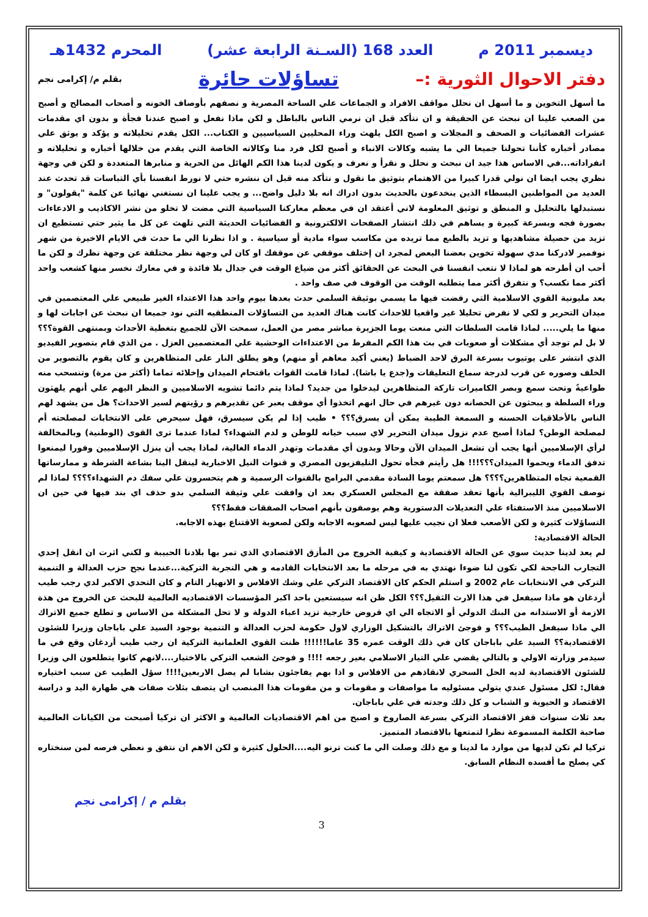ديسمبر 2011 م العدد 168 (السـنة الرابعة عشر) المحرم 1432هـ
دفتر الاحوال الثورية :– تساؤلات حائرة بقلم م/ إكرامى نجم
ما أسهل التخوين و ما أسهل ان نحلل مواقف الافراد و الجماعات علي الساحة المصرية و نصفهم بأوصاف الخونه و أصحاب المصالح و أصبح من الصعب علينا ان نبحث عن الحقيقة و ان نتأكد قبل ان نرمي الناس بالباطل و لكن ماذا نفعل و اصبح عندنا فجأة و بدون اي مقدمات عشرات الفضائيات و الصحف و المجلات و اصبح الكل يلهث وراء المحليين السياسيين و الكتاب... الكل يقدم تحليلاته و يؤكد و يوثق علي مصادر أخباره كأننا تحولنا جميعا الي ما يشبه وكالات الانباء و أصبح لكل فرد منا وكالاته الخاصة التي يقدم من خلالها أخباره و تحليلاته و انفراداته...في الاساس هذا جيد ان نبحث و نحلل و نقرأ و نعرف و يكون لدينا هذا الكم الهائل من الحرية و منابرها المتعددة و لكن في وجهة نظري يجب ايضا ان نولي قدرا كبيرا من الاهتمام بتوثيق ما نقول و نتأكد منه قبل ان ننشره حتي لا نورط انفسنا بأي التباسات قد تحدث عند العديد من المواطنين البسطاء الذين ينخدعون بالحديث بدون ادراك انه بلا دليل واضح... و يجب علينا ان نستغني نهائيا عن كلمة "يقولون" و نستبدلها بالتحليل و المنطق و توثيق المعلومة لاني أعتقد ان في معظم معاركنا السياسية التي مضت لا تخلو من نشر الاكاذيب و الادعاءات بصورة فجه وبسرعة كبيرة و يساهم في ذلك انتشار الصفحات الالكترونية و الفضائيات الحديثة التي تلهث عن كل ما يثير حتي تستطيع ان تزيد من حصيلة مشاهديها و تزيد بالطبع مما تريده من مكاسب سواء مادية أو سياسية . و اذا نظرنا الي ما حدث في الايام الاخيرة من شهر نوفمبر لادركنا مدي سهولة تخوين بعضنا البعض لمجرد ان إختلف موقفي عن موقفك او كان لي وجهة نظر مختلفة عن وجهة نظرك و لكن ما أحب ان أطرحه هو لماذا لا نتعب انفسنا في البحث عن الحقائق أكثر من ضياع الوقت في جدال بلا فائدة و في معارك نخسر منها كشعب واحد أكثر مما نكسب؟ و نتفرق أكثر مما يتطلبه الوقت من الوقوف في صف واحد .
بعد مليونية القوي الاسلامية التي رفضت فيها ما يسمي بوثيقة السلمي حدث بعدها بيوم واحد هذا الاعتداء الغير طبيعي علي المعتصمين في ميدان التحرير و لكي لا نفرض تحليلا غير واقعيا للاحداث كانت هناك العديد من التساؤلات المنطقيه التي نود جميعا ان نبحث عن اجابات لها و منها ما يلي..... لماذا قامت السلطات التي منعت يوما الجزيرة مباشر مصر من العمل، سمحت الآن للجميع بتغطية الأحداث وبمنتهى القوة؟؟؟ لا بل لم توجد أي مشكلات أو صعوبات في بث هذا الكم المفرط من الاعتداءات الوحشية علي المعتصمين العزل . من الذي قام بتصوير الفيديو الذي انتشر على يوتيوب بسرعة البرق لاحد الضباط (يعني أكيد معاهم أو منهم) وهو يطلق النار على المتظاهرين و كان يقوم بالتصوير من الخلف وصوره عن قرب لدرجة سماع التعليقات و(جدع يا باشا). لماذا قامت القوات باقتحام الميدان وإخلائه تماما (أكثر من مرة) وتنسحب منه طواعيةً وتحت سمع وبصر الكاميرات تاركة المتظاهرين ليدخلوا من جديد؟ لماذا يتم دائما تشويه الاسلاميين و النظر اليهم علي أنهم يلهثون وراء السلطة و يبحثون عن الحصانه دون غيرهم في حال انهم اتخذوا أي موقف يعبر عن تقديرهم و رؤيتهم لسير الاحداث؟ هل من يشهد لهم الناس بالأخلاقيات الحسنه و السمعة الطيبة يمكن أن يسرق؟؟؟ • طيب إذا لم يكن سيسرق، فهل سيحرص على الانتخابات لمصلحته أم لمصلحة الوطن؟ لماذا أصبح عدم نزول ميدان التحرير لاي سبب خيانه للوطن و لدم الشهداء؟ لماذا عندما ترى القوى (الوطنية) وبالمخالفة لرأي الإسلاميين أنها يجب أن تشعل الميدان الآن وحالا وبدون أي مقدمات وتهدر الدماء الغالية، لماذا يجب أن ينزل الإسلاميين وفورا ليمنعوا تدفق الدماء ويحموا الميدان؟؟؟!!! هل رأيتم فجأه تحول التليفزيون المصري و قنوات النيل الاخبارية لينقل الينا بشاعة الشرطة و ممارساتها القمعية تجاه المتظاهرين؟؟؟؟ هل سمعتم يوما السادة مقدمي البرامج بالقنوات الرسمية و هم يتحسرون علي سفك دم الشهداء؟؟؟؟ لماذا لم توصف القوي الليبرالية بأنها تعقد صفقة مع المجلس العسكري بعد ان وافقت علي وثيقة السلمي بدو حذف اي بند فيها في حين ان الاسلاميين منذ الاستفتاء علي التعديلات الدستورية وهم يوصفون بأنهم اصحاب الصفقات فقط؟؟؟
التساؤلات كثيرة و لكن الأصعب فعلا ان نجيب عليها ليس لصعوبه الاجابه ولكن لصعوبة الاقتناع بهذه الاجابه.
الحالة الاقتصادية:
لم يعد لدينا حديث سوي عن الحالة الاقتصادية و كيفية الخروج من المأزق الاقتصادي الذي تمر بها بلادنا الحبيبة و لكني اثرت ان انقل إحدي التجارب الناجحة لكي تكون لنا ضوءا نهتدي به في مرحله ما بعد الانتخابات القادمه و هي التجربة التركية...عندما نجح حزب العدالة و التنمية التركي في الانتخابات عام 2002 و استلم الحكم كان الاقتصاد التركي علي وشك الافلاس و الانهيار التام و كان التحدي الاكبر لدي رجب طيب أردغان هو ماذا سيفعل في هذا الارث الثقيل؟؟؟ الكل ظن انه سيستعين باحد اكبر المؤسسات الاقتصاديه العالمية للبحث عن الخروج من هذة الازمة أو الاستدانه من البنك الدولي أو الاتجاه الي اي قروض خارجية تزيد اعباء الدولة و لا تحل المشكلة من الاساس و تطلع جميع الاتراك الي ماذا سيفعل الطيب؟؟؟ و فوجئ الاتراك بالتشكيل الوزاري لاول حكومة لحزب العدالة و التنمية بوجود السيد علي باباجان وزيرا للشئون الاقتصادية؟؟ السيد علي باباجان كان في ذلك الوقت عمره 35 عاما!!!!!! ظنت القوي العلمانية التركية ان رجب طيب أردغان وقع في ما سيدمر وزارته الاولي و بالتالي يقضي علي التيار الاسلامي بغير رجعه !!!! و فوجئ الشعب التركي بالاختيار....لانهم كانوا يتطلعون الي وزيرا للشئون الاقتصادية لديه الحل السحري لانقاذهم من الافلاس و اذا بهم يفاجئون بشابا لم يصل الاربعين!!!! سؤل الطيب عن سبب اختياره فقال: لكل مسئول عندي يتولي مسئوليه ما مواصفات و مقومات و من مقومات هذا المنصب ان يتصف بثلاث صفات هي طهارة اليد و دراسة الاقتصاد و الحيوية و الشباب و كل ذلك وجدته في علي باباجان.
بعد ثلاث سنوات قفز الاقتصاد التركي بسرعة الصاروخ و اصبح من اهم الاقتصاديات العالمية و الاكثر ان تركيا أصبحت من الكيانات العالمية صاحبة الكلمة المسموعة نظرا لتمتعها بالاقتصاد المتميز.
تركيا لم تكن لديها من موارد ما لدينا و مع ذلك وصلت الي ما كنت ترنو اليه....الحلول كثيرة و لكن الاهم ان نتفق و نعطي فرصه لمن سنختاره كي يصلح ما أفسده النظام السابق.
بقلم م / إكرامى نجم
3